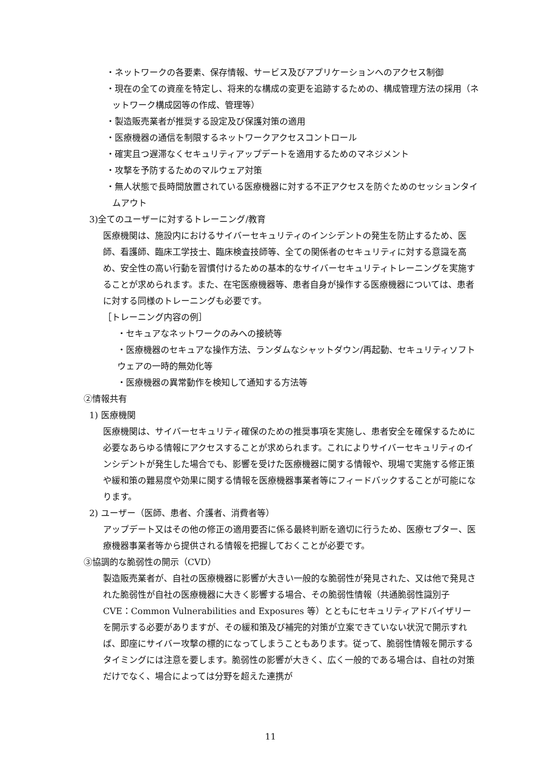・ネットワークの各要素、保存情報、サービス及びアプリケーションへのアクセス制御
・現在の全ての資産を特定し、将来的な構成の変更を追跡するための、構成管理方法の採用（ネットワーク構成図等の作成、管理等）
・製造販売業者が推奨する設定及び保護対策の適用
・医療機器の通信を制限するネットワークアクセスコントロール
・確実且つ遅滞なくセキュリティアップデートを適用するためのマネジメント
・攻撃を予防するためのマルウェア対策
・無人状態で長時間放置されている医療機器に対する不正アクセスを防ぐためのセッションタイムアウト
3)全てのユーザーに対するトレーニング/教育
医療機関は、施設内におけるサイバーセキュリティのインシデントの発生を防止するため、医師、看護師、臨床工学技士、臨床検査技師等、全ての関係者のセキュリティに対する意識を高め、安全性の高い行動を習慣付けるための基本的なサイバーセキュリティトレーニングを実施することが求められます。また、在宅医療機器等、患者自身が操作する医療機器については、患者に対する同様のトレーニングも必要です。
［トレーニング内容の例］
・セキュアなネットワークのみへの接続等
・医療機器のセキュアな操作方法、ランダムなシャットダウン/再起動、セキュリティソフトウェアの一時的無効化等
・医療機器の異常動作を検知して通知する方法等
②情報共有
1) 医療機関
医療機関は、サイバーセキュリティ確保のための推奨事項を実施し、患者安全を確保するために必要なあらゆる情報にアクセスすることが求められます。これによりサイバーセキュリティのインシデントが発生した場合でも、影響を受けた医療機器に関する情報や、現場で実施する修正策や緩和策の難易度や効果に関する情報を医療機器事業者等にフィードバックすることが可能になります。
2) ユーザー（医師、患者、介護者、消費者等）
アップデート又はその他の修正の適用要否に係る最終判断を適切に行うため、医療セプター、医療機器事業者等から提供される情報を把握しておくことが必要です。
③協調的な脆弱性の開示（CVD）
製造販売業者が、自社の医療機器に影響が大きい一般的な脆弱性が発見された、又は他で発見された脆弱性が自社の医療機器に大きく影響する場合、その脆弱性情報（共通脆弱性識別子 CVE：Common Vulnerabilities and Exposures 等）とともにセキュリティアドバイザリーを開示する必要がありますが、その緩和策及び補完的対策が立案できていない状況で開示すれば、即座にサイバー攻撃の標的になってしまうこともあります。従って、脆弱性情報を開示するタイミングには注意を要します。脆弱性の影響が大きく、広く一般的である場合は、自社の対策だけでなく、場合によっては分野を超えた連携が
11